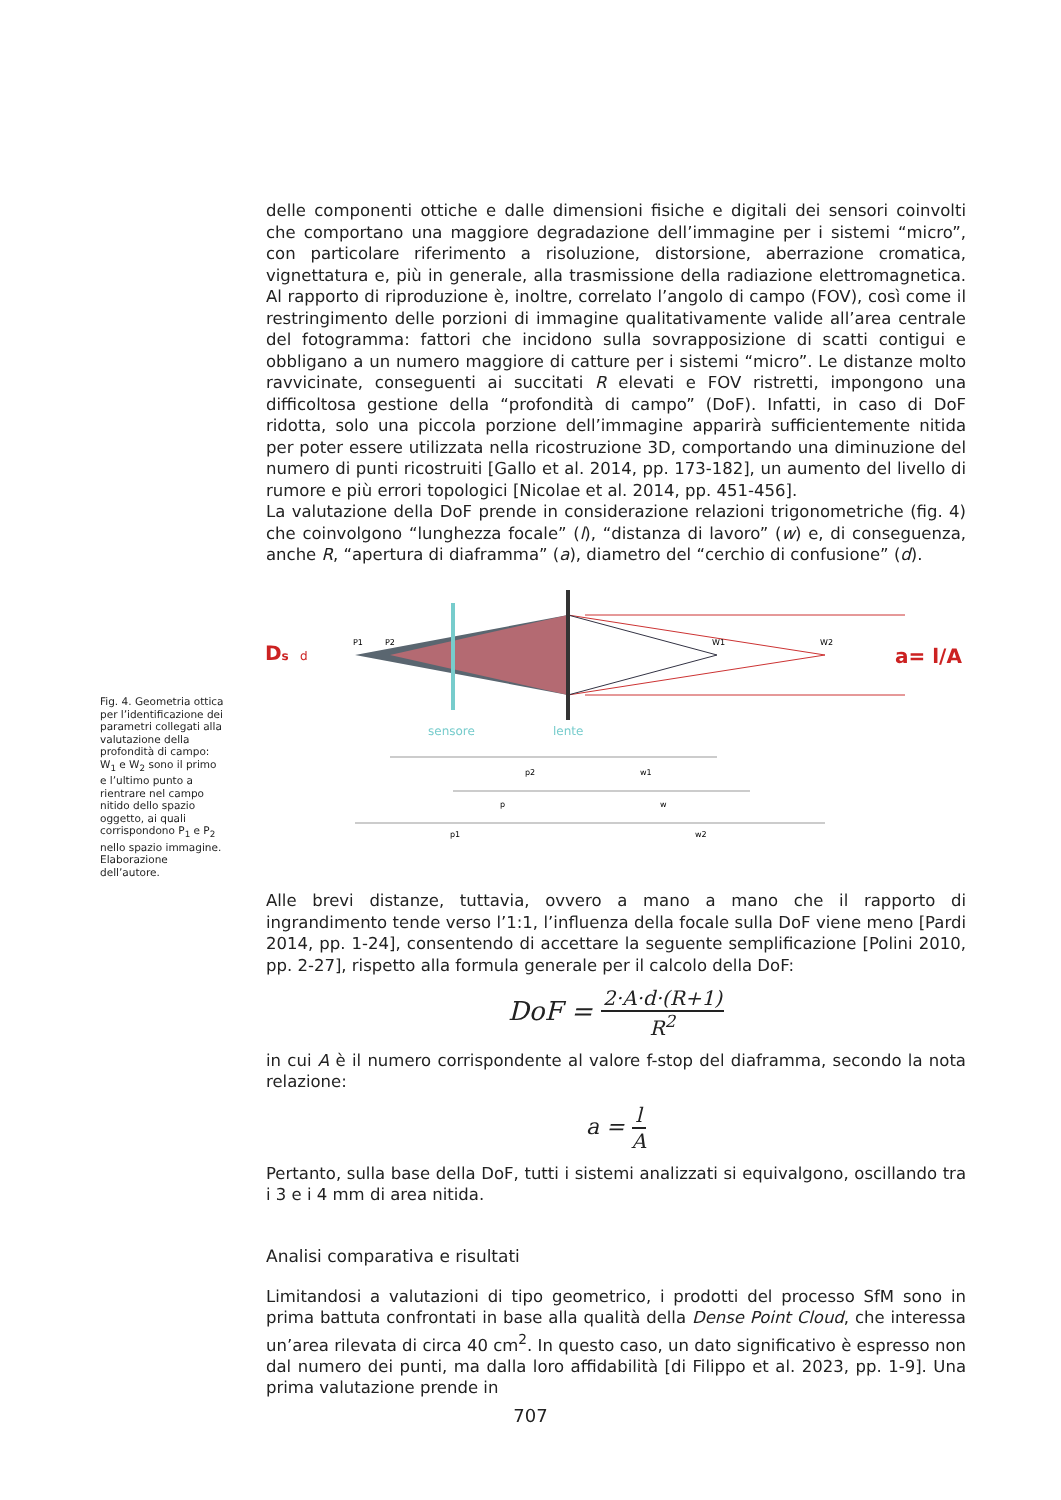delle componenti ottiche e dalle dimensioni fisiche e digitali dei sensori coinvolti che comportano una maggiore degradazione dell’immagine per i sistemi “micro”, con particolare riferimento a risoluzione, distorsione, aberrazione cromatica, vignettatura e, più in generale, alla trasmissione della radiazione elettromagnetica. Al rapporto di riproduzione è, inoltre, correlato l’angolo di campo (FOV), così come il restringimento delle porzioni di immagine qualitativamente valide all’area centrale del fotogramma: fattori che incidono sulla sovrapposizione di scatti contigui e obbligano a un numero maggiore di catture per i sistemi “micro”. Le distanze molto ravvicinate, conseguenti ai succitati R elevati e FOV ristretti, impongono una difficoltosa gestione della “profondità di campo” (DoF). Infatti, in caso di DoF ridotta, solo una piccola porzione dell’immagine apparirà sufficientemente nitida per poter essere utilizzata nella ricostruzione 3D, comportando una diminuzione del numero di punti ricostruiti [Gallo et al. 2014, pp. 173-182], un aumento del livello di rumore e più errori topologici [Nicolae et al. 2014, pp. 451-456].
La valutazione della DoF prende in considerazione relazioni trigonometriche (fig. 4) che coinvolgono “lunghezza focale” (l), “distanza di lavoro” (w) e, di conseguenza, anche R, “apertura di diaframma” (a), diametro del “cerchio di confusione” (d).
Fig. 4. Geometria ottica per l’identificazione dei parametri collegati alla valutazione della profondità di campo: W<sub>1</sub> e W<sub>2</sub> sono il primo e l’ultimo punto a rientrare nel campo nitido dello spazio oggetto, ai quali corrispondono P<sub>1</sub> e P<sub>2</sub> nello spazio immagine. Elaborazione dell’autore.
Ds
d
P1
P2
W1
W2
a= l/A
sensore
lente
p2
w1
p
w
p1
w2
Alle brevi distanze, tuttavia, ovvero a mano a mano che il rapporto di ingrandimento tende verso l’1:1, l’influenza della focale sulla DoF viene meno [Pardi 2014, pp. 1-24], consentendo di accettare la seguente semplificazione [Polini 2010, pp. 2-27], rispetto alla formula generale per il calcolo della DoF:
DoF = 2·A·d·(R+1) R<sup>2</sup>
in cui A è il numero corrispondente al valore f-stop del diaframma, secondo la nota relazione:
a = l A
Pertanto, sulla base della DoF, tutti i sistemi analizzati si equivalgono, oscillando tra i 3 e i 4 mm di area nitida.
Analisi comparativa e risultati
Limitandosi a valutazioni di tipo geometrico, i prodotti del processo SfM sono in prima battuta confrontati in base alla qualità della Dense Point Cloud, che interessa un’area rilevata di circa 40 cm<sup>2</sup>. In questo caso, un dato significativo è espresso non dal numero dei punti, ma dalla loro affidabilità [di Filippo et al. 2023, pp. 1-9]. Una prima valutazione prende in
707